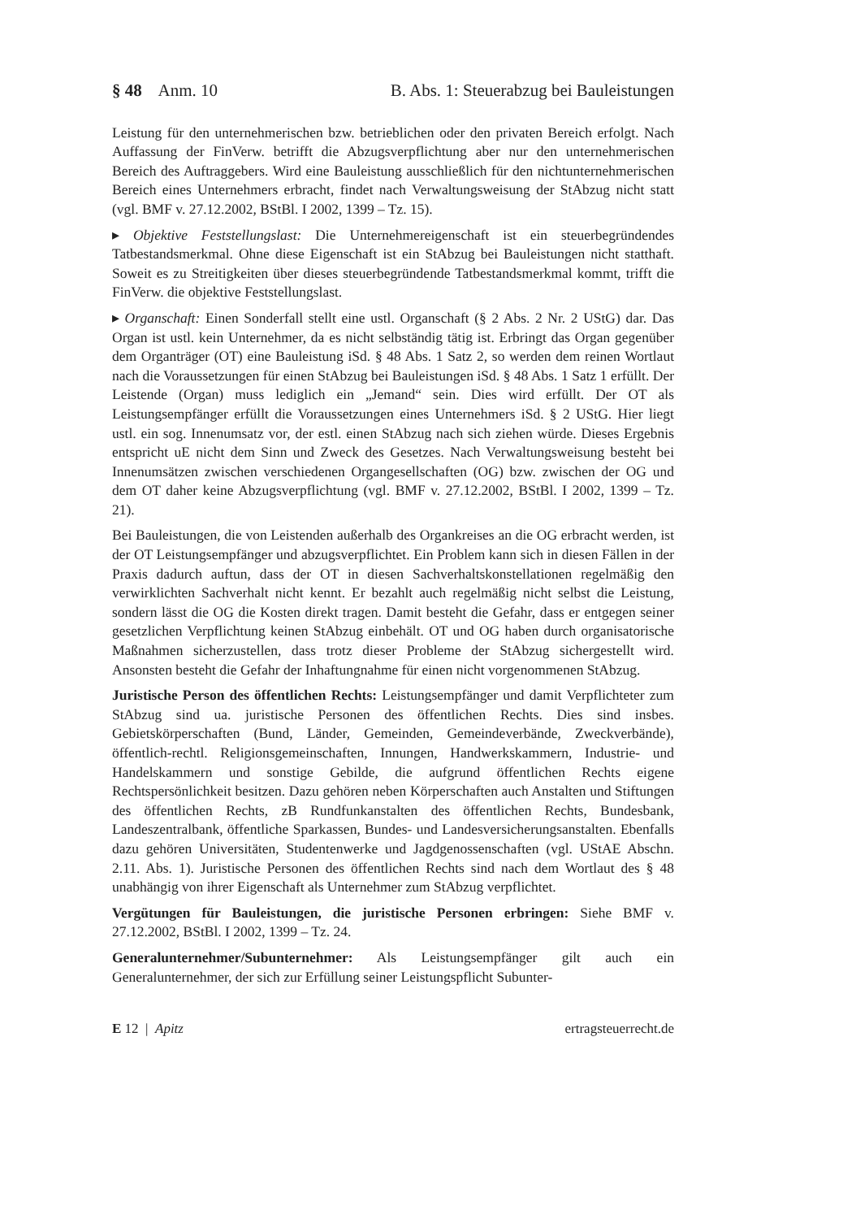§ 48 Anm. 10 B. Abs. 1: Steuerabzug bei Bauleistungen
Leistung für den unternehmerischen bzw. betrieblichen oder den privaten Bereich erfolgt. Nach Auffassung der FinVerw. betrifft die Abzugsverpflichtung aber nur den unternehmerischen Bereich des Auftraggebers. Wird eine Bauleistung ausschließlich für den nichtunternehmerischen Bereich eines Unternehmers erbracht, findet nach Verwaltungsweisung der StAbzug nicht statt (vgl. BMF v. 27.12.2002, BStBl. I 2002, 1399 – Tz. 15).
▸ Objektive Feststellungslast: Die Unternehmereigenschaft ist ein steuerbegründendes Tatbestandsmerkmal. Ohne diese Eigenschaft ist ein StAbzug bei Bauleistungen nicht statthaft. Soweit es zu Streitigkeiten über dieses steuerbegründende Tatbestandsmerkmal kommt, trifft die FinVerw. die objektive Feststellungslast.
▸ Organschaft: Einen Sonderfall stellt eine ustl. Organschaft (§ 2 Abs. 2 Nr. 2 UStG) dar. Das Organ ist ustl. kein Unternehmer, da es nicht selbständig tätig ist. Erbringt das Organ gegenüber dem Organträger (OT) eine Bauleistung iSd. § 48 Abs. 1 Satz 2, so werden dem reinen Wortlaut nach die Voraussetzungen für einen StAbzug bei Bauleistungen iSd. § 48 Abs. 1 Satz 1 erfüllt. Der Leistende (Organ) muss lediglich ein „Jemand“ sein. Dies wird erfüllt. Der OT als Leistungsempfänger erfüllt die Voraussetzungen eines Unternehmers iSd. § 2 UStG. Hier liegt ustl. ein sog. Innenumsatz vor, der estl. einen StAbzug nach sich ziehen würde. Dieses Ergebnis entspricht uE nicht dem Sinn und Zweck des Gesetzes. Nach Verwaltungsweisung besteht bei Innenumsätzen zwischen verschiedenen Organgesellschaften (OG) bzw. zwischen der OG und dem OT daher keine Abzugsverpflichtung (vgl. BMF v. 27.12.2002, BStBl. I 2002, 1399 – Tz. 21).
Bei Bauleistungen, die von Leistenden außerhalb des Organkreises an die OG erbracht werden, ist der OT Leistungsempfänger und abzugsverpflichtet. Ein Problem kann sich in diesen Fällen in der Praxis dadurch auftun, dass der OT in diesen Sachverhaltskonstellationen regelmäßig den verwirklichten Sachverhalt nicht kennt. Er bezahlt auch regelmäßig nicht selbst die Leistung, sondern lässt die OG die Kosten direkt tragen. Damit besteht die Gefahr, dass er entgegen seiner gesetzlichen Verpflichtung keinen StAbzug einbehält. OT und OG haben durch organisatorische Maßnahmen sicherzustellen, dass trotz dieser Probleme der StAbzug sichergestellt wird. Ansonsten besteht die Gefahr der Inhaftungnahme für einen nicht vorgenommenen StAbzug.
Juristische Person des öffentlichen Rechts: Leistungsempfänger und damit Verpflichteter zum StAbzug sind ua. juristische Personen des öffentlichen Rechts. Dies sind insbes. Gebietskörperschaften (Bund, Länder, Gemeinden, Gemeindeverbände, Zweckverbände), öffentlich-rechtl. Religionsgemeinschaften, Innungen, Handwerkskammern, Industrie- und Handelskammern und sonstige Gebilde, die aufgrund öffentlichen Rechts eigene Rechtspersönlichkeit besitzen. Dazu gehören neben Körperschaften auch Anstalten und Stiftungen des öffentlichen Rechts, zB Rundfunkanstalten des öffentlichen Rechts, Bundesbank, Landeszentralbank, öffentliche Sparkassen, Bundes- und Landesversicherungsanstalten. Ebenfalls dazu gehören Universitäten, Studentenwerke und Jagdgenossenschaften (vgl. UStAE Abschn. 2.11. Abs. 1). Juristische Personen des öffentlichen Rechts sind nach dem Wortlaut des § 48 unabhängig von ihrer Eigenschaft als Unternehmer zum StAbzug verpflichtet.
Vergütungen für Bauleistungen, die juristische Personen erbringen: Siehe BMF v. 27.12.2002, BStBl. I 2002, 1399 – Tz. 24.
Generalunternehmer/Subunternehmer: Als Leistungsempfänger gilt auch ein Generalunternehmer, der sich zur Erfüllung seiner Leistungspflicht Subunter-
E 12 | Apitz ertragsteuerrecht.de